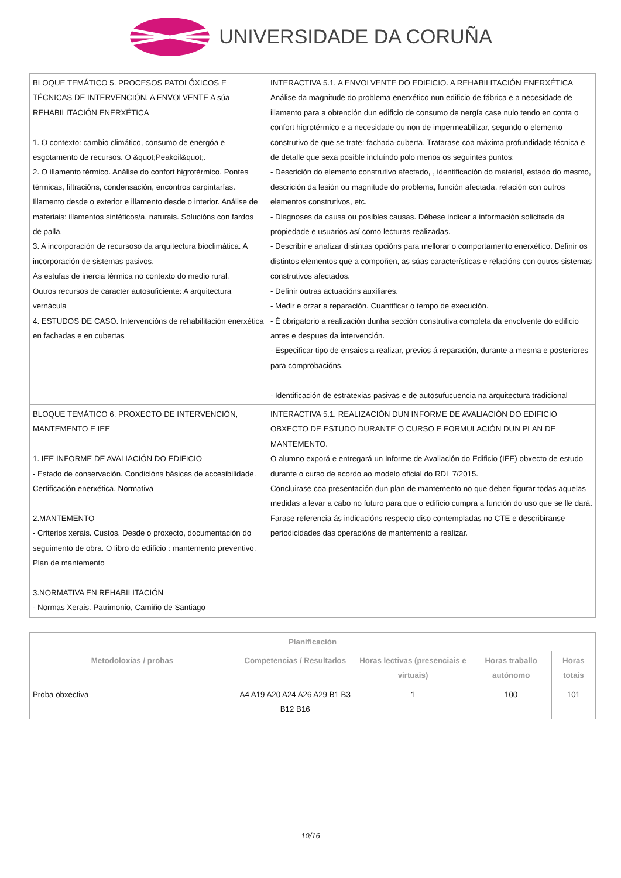UNIVERSIDADE DA CORUÑA
| BLOQUE TEMÁTICO 5. PROCESOS PATOLÓXICOS E TÉCNICAS DE INTERVENCIÓN. A ENVOLVENTE A súa REHABILITACIÓN ENERXÉTICA 1. O contexto: cambio climático, consumo de energóa e esgotamento de recursos. O &quot;Peakoil&quot;. 2. O illamento térmico. Análise do confort higrotérmico. Pontes térmicas, filtracións, condensación, encontros carpintarías. Illamento desde o exterior e illamento desde o interior. Análise de materiais: illamentos sintéticos/a. naturais. Solucións con fardos de palla. 3. A incorporación de recursoso da arquitectura bioclimática. A incorporación de sistemas pasivos. As estufas de inercia térmica no contexto do medio rural. Outros recursos de caracter autosuficiente: A arquitectura vernácula 4. ESTUDOS DE CASO. Intervencións de rehabilitación enerxética en fachadas e en cubertas | INTERACTIVA 5.1. A ENVOLVENTE DO EDIFICIO. A REHABILITACIÓN ENERXÉTICA Análise da magnitude do problema enerxético nun edificio de fábrica e a necesidade de illamento para a obtención dun edificio de consumo de nergía case nulo tendo en conta o confort higrotérmico e a necesidade ou non de impermeabilizar, segundo o elemento construtivo de que se trate: fachada-cuberta. Tratarase coa máxima profundidade técnica e de detalle que sexa posible incluíndo polo menos os seguintes puntos: - Descrición do elemento construtivo afectado, , identificación do material, estado do mesmo, descrición da lesión ou magnitude do problema, función afectada, relación con outros elementos construtivos, etc. - Diagnoses da causa ou posibles causas. Débese indicar a información solicitada da propiedade e usuarios así como lecturas realizadas. - Describir e analizar distintas opcións para mellorar o comportamento enerxético. Definir os distintos elementos que a compoñen, as súas características e relacións con outros sistemas construtivos afectados. - Definir outras actuacións auxiliares. - Medir e orzar a reparación. Cuantificar o tempo de execución. - É obrigatorio a realización dunha sección construtiva completa da envolvente do edificio antes e despues da intervención. - Especificar tipo de ensaios a realizar, previos á reparación, durante a mesma e posteriores para comprobacións. - Identificación de estratexias pasivas e de autosufucuencia na arquitectura tradicional |
| BLOQUE TEMÁTICO 6. PROXECTO DE INTERVENCIÓN, MANTEMENTO E IEE 1. IEE INFORME DE AVALIACIÓN DO EDIFICIO - Estado de conservación. Condicións básicas de accesibilidade. Certificación enerxética. Normativa 2.MANTEMENTO - Criterios xerais. Custos. Desde o proxecto, documentación do seguimento de obra. O libro do edificio : mantemento preventivo. Plan de mantemento 3.NORMATIVA EN REHABILITACIÓN - Normas Xerais. Patrimonio, Camiño de Santiago | INTERACTIVA 5.1. REALIZACIÓN DUN INFORME DE AVALIACIÓN DO EDIFICIO OBXECTO DE ESTUDO DURANTE O CURSO E FORMULACIÓN DUN PLAN DE MANTEMENTO. O alumno exporá e entregará un Informe de Avaliación do Edificio (IEE) obxecto de estudo durante o curso de acordo ao modelo oficial do RDL 7/2015. Concluirase coa presentación dun plan de mantemento no que deben figurar todas aquelas medidas a levar a cabo no futuro para que o edificio cumpra a función do uso que se lle dará. Farase referencia ás indicacións respecto diso contempladas no CTE e describiranse periodicidades das operacións de mantemento a realizar. |
| Planificación | | | | |
| --- | --- | --- | --- | --- |
| Metodoloxías / probas | Competencias / Resultados | Horas lectivas (presenciais e virtuais) | Horas traballo autónomo | Horas totais |
| Proba obxectiva | A4 A19 A20 A24 A26 A29 B1 B3 B12 B16 | 1 | 100 | 101 |
10/16